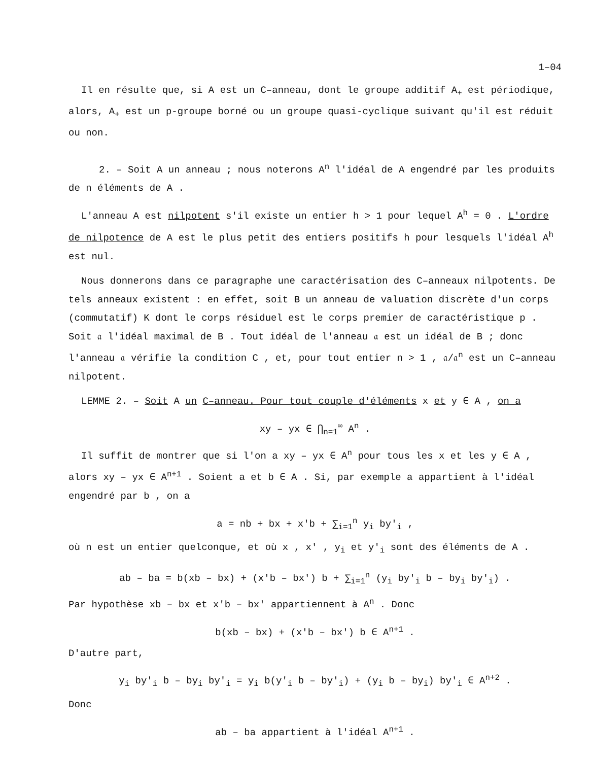1–04
Il en résulte que, si A est un C–anneau, dont le groupe additif A<sub>+</sub> est périodique, alors, A<sub>+</sub> est un p-groupe borné ou un groupe quasi-cyclique suivant qu'il est réduit ou non.
2. – Soit A un anneau ; nous noterons A<sup>n</sup> l'idéal de A engendré par les produits de n éléments de A .
L'anneau A est nilpotent s'il existe un entier h > 1 pour lequel A<sup>h</sup> = 0 . L'ordre de nilpotence de A est le plus petit des entiers positifs h pour lesquels l'idéal A<sup>h</sup> est nul.
Nous donnerons dans ce paragraphe une caractérisation des C–anneaux nilpotents. De tels anneaux existent : en effet, soit B un anneau de valuation discrète d'un corps (commutatif) K dont le corps résiduel est le corps premier de caractéristique p . Soit 𝔞 l'idéal maximal de B . Tout idéal de l'anneau 𝔞 est un idéal de B ; donc l'anneau 𝔞 vérifie la condition C , et, pour tout entier n > 1 , 𝔞/𝔞<sup>n</sup> est un C–anneau nilpotent.
LEMME 2. – Soit A un C–anneau. Pour tout couple d'éléments x et y ∈ A , on a
xy – yx ∈ ⋂<sub>n=1</sub><sup>∞</sup> A<sup>n</sup> .
Il suffit de montrer que si l'on a xy – yx ∈ A<sup>n</sup> pour tous les x et les y ∈ A , alors xy – yx ∈ A<sup>n+1</sup> . Soient a et b ∈ A . Si, par exemple a appartient à l'idéal engendré par b , on a
a = nb + bx + x'b + ∑<sub>i=1</sub><sup>n</sup> y<sub>i</sub> by'<sub>i</sub> ,
où n est un entier quelconque, et où x , x' , y<sub>i</sub> et y'<sub>i</sub> sont des éléments de A .
ab – ba = b(xb – bx) + (x'b – bx') b + ∑<sub>i=1</sub><sup>n</sup> (y<sub>i</sub> by'<sub>i</sub> b – by<sub>i</sub> by'<sub>i</sub>) .
Par hypothèse xb – bx et x'b – bx' appartiennent à A<sup>n</sup> . Donc
b(xb – bx) + (x'b – bx') b ∈ A<sup>n+1</sup> .
D'autre part,
y<sub>i</sub> by'<sub>i</sub> b – by<sub>i</sub> by'<sub>i</sub> = y<sub>i</sub> b(y'<sub>i</sub> b – by'<sub>i</sub>) + (y<sub>i</sub> b – by<sub>i</sub>) by'<sub>i</sub> ∈ A<sup>n+2</sup> .
Donc
ab – ba appartient à l'idéal A<sup>n+1</sup> .